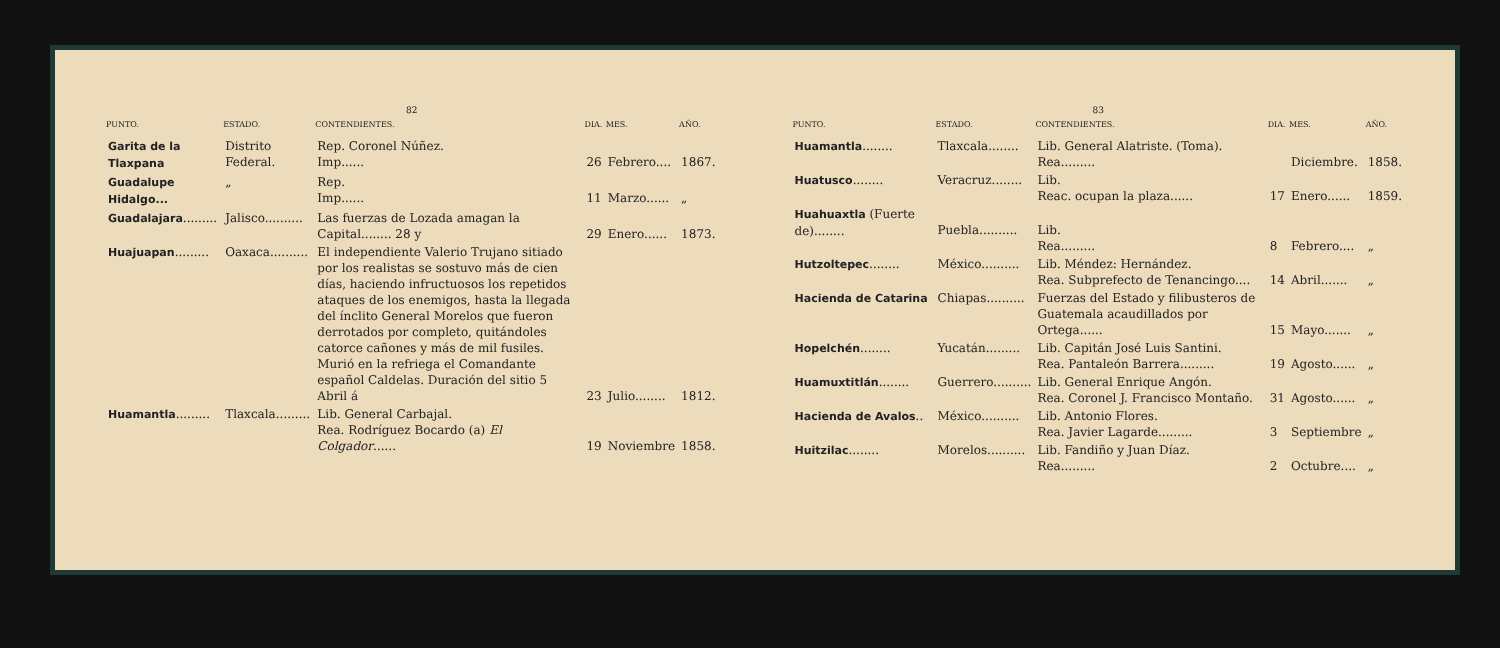82
| PUNTO. | ESTADO. | CONTENDIENTES. | DIA. | MES. | AÑO. |
| --- | --- | --- | --- | --- | --- |
| Garita de la Tlaxpana | Distrito Federal. | Rep. Coronel Núñez. Imp...... | 26 | Febrero.... | 1867. |
| Guadalupe Hidalgo... | „ | Rep. Imp...... | 11 | Marzo...... | „ |
| Guadalajara ......... | Jalisco.......... | Las fuerzas de Lozada amagan la Capital........ 28 y | 29 | Enero...... | 1873. |
| Huajuapan ......... | Oaxaca.......... | El independiente Valerio Trujano sitiado por los realistas se sostuvo más de cien días, haciendo infructuosos los repetidos ataques de los enemigos, hasta la llegada del ínclito General Morelos que fueron derrotados por completo, quitándoles catorce cañones y más de mil fusiles. Murió en la refriega el Comandante español Caldelas. Duración del sitio 5 Abril á | 23 | Julio........ | 1812. |
| Huamantla ......... | Tlaxcala......... | Lib. General Carbajal. Rea. Rodríguez Bocardo (a) El Colgador ...... | 19 | Noviembre | 1858. |
83
| PUNTO. | ESTADO. | CONTENDIENTES. | DIA. | MES. | AÑO. |
| --- | --- | --- | --- | --- | --- |
| Huamantla ........ | Tlaxcala........ | Lib. General Alatriste. (Toma). Rea......... | | Diciembre. | 1858. |
| Huatusco ........ | Veracruz........ | Lib. Reac. ocupan la plaza...... | 17 | Enero...... | 1859. |
| Huahuaxtla (Fuerte de)........ | Puebla.......... | Lib. Rea......... | 8 | Febrero.... | „ |
| Hutzoltepec ........ | México.......... | Lib. Méndez: Hernández. Rea. Subprefecto de Tenancingo.... | 14 | Abril....... | „ |
| Hacienda de Catarina | Chiapas.......... | Fuerzas del Estado y filibusteros de Guatemala acaudillados por Ortega...... | 15 | Mayo....... | „ |
| Hopelchén ........ | Yucatán......... | Lib. Capitán José Luis Santini. Rea. Pantaleón Barrera......... | 19 | Agosto...... | „ |
| Huamuxtitlán ........ | Guerrero.......... | Lib. General Enrique Angón. Rea. Coronel J. Francisco Montaño. | 31 | Agosto...... | „ |
| Hacienda de Avalos .. | México.......... | Lib. Antonio Flores. Rea. Javier Lagarde......... | 3 | Septiembre | „ |
| Huitzilac ........ | Morelos.......... | Lib. Fandiño y Juan Díaz. Rea......... | 2 | Octubre.... | „ |